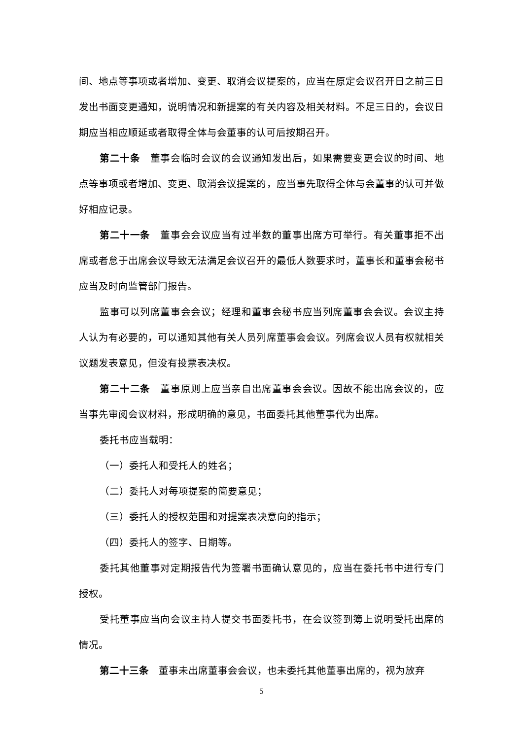间、地点等事项或者增加、变更、取消会议提案的，应当在原定会议召开日之前三日发出书面变更通知，说明情况和新提案的有关内容及相关材料。不足三日的，会议日期应当相应顺延或者取得全体与会董事的认可后按期召开。
第二十条　董事会临时会议的会议通知发出后，如果需要变更会议的时间、地点等事项或者增加、变更、取消会议提案的，应当事先取得全体与会董事的认可并做好相应记录。
第二十一条　董事会会议应当有过半数的董事出席方可举行。有关董事拒不出席或者怠于出席会议导致无法满足会议召开的最低人数要求时，董事长和董事会秘书应当及时向监管部门报告。
监事可以列席董事会会议；经理和董事会秘书应当列席董事会会议。会议主持人认为有必要的，可以通知其他有关人员列席董事会会议。列席会议人员有权就相关议题发表意见，但没有投票表决权。
第二十二条　董事原则上应当亲自出席董事会会议。因故不能出席会议的，应当事先审阅会议材料，形成明确的意见，书面委托其他董事代为出席。
委托书应当载明：
（一）委托人和受托人的姓名；
（二）委托人对每项提案的简要意见；
（三）委托人的授权范围和对提案表决意向的指示；
（四）委托人的签字、日期等。
委托其他董事对定期报告代为签署书面确认意见的，应当在委托书中进行专门授权。
受托董事应当向会议主持人提交书面委托书，在会议签到簿上说明受托出席的情况。
第二十三条　董事未出席董事会会议，也未委托其他董事出席的，视为放弃
5